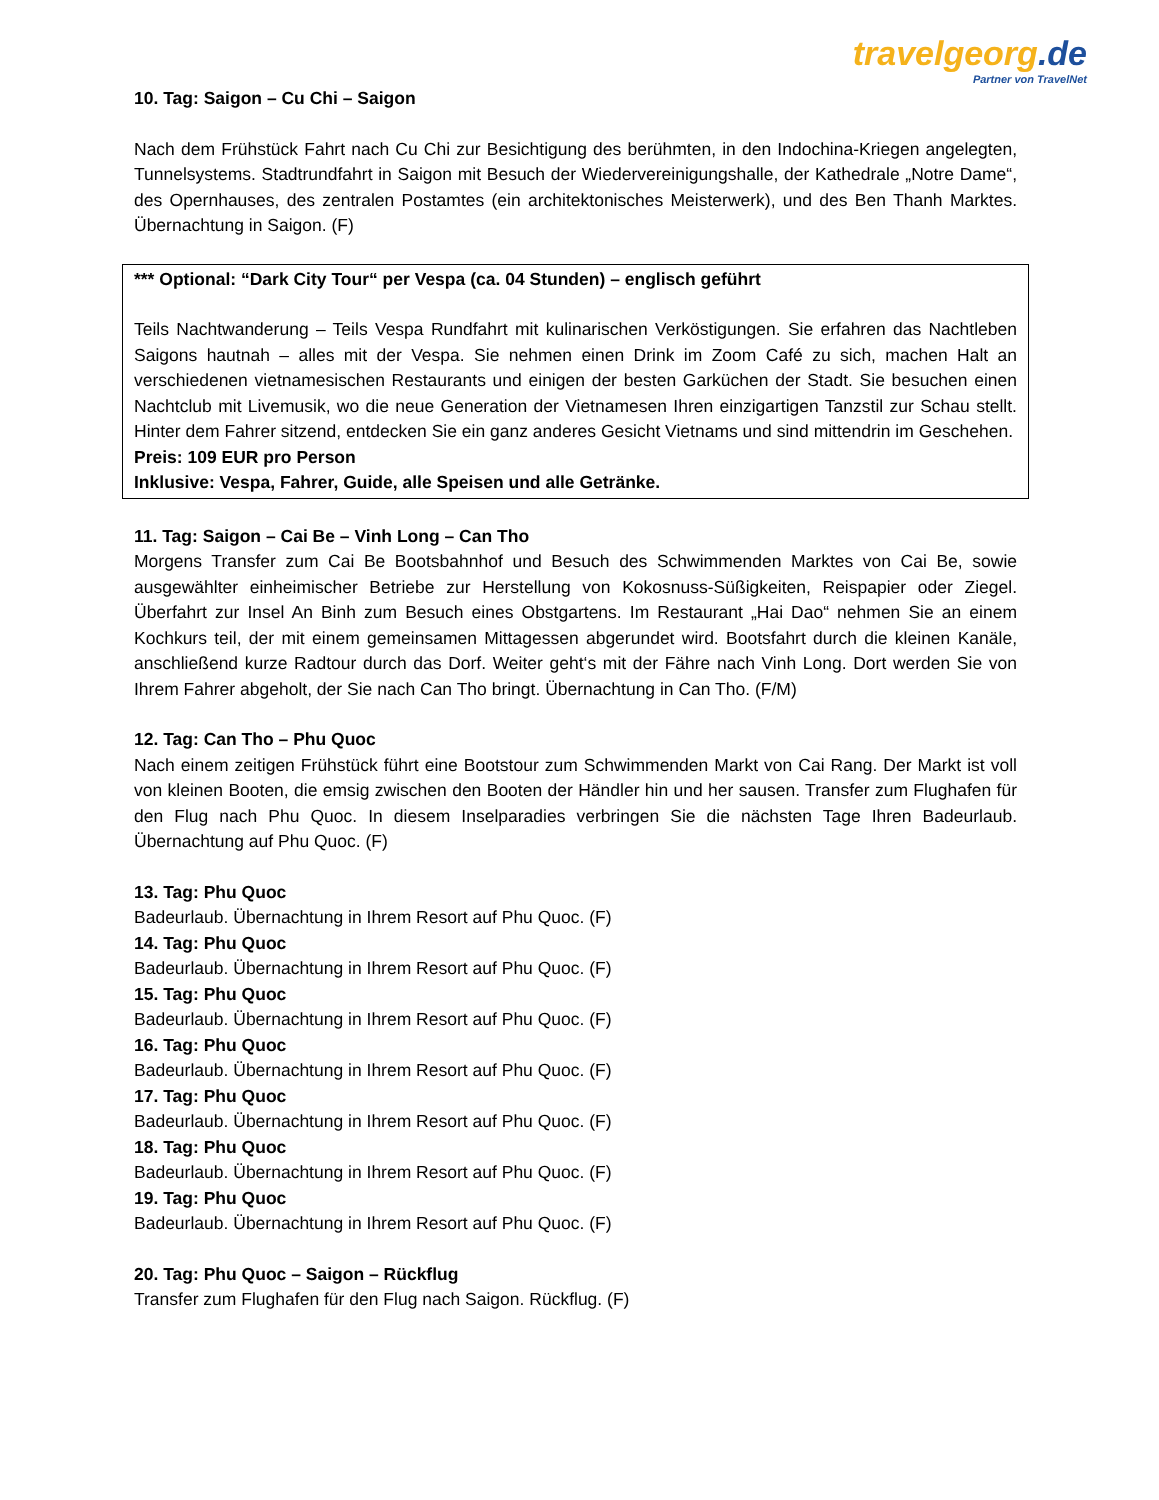travelgeorg.de
Partner von TravelNet
10. Tag: Saigon – Cu Chi – Saigon
Nach dem Frühstück Fahrt nach Cu Chi zur Besichtigung des berühmten, in den Indochina-Kriegen angelegten, Tunnelsystems. Stadtrundfahrt in Saigon mit Besuch der Wiedervereinigungshalle, der Kathedrale „Notre Dame“, des Opernhauses, des zentralen Postamtes (ein architektonisches Meisterwerk), und des Ben Thanh Marktes. Übernachtung in Saigon. (F)
*** Optional: “Dark City Tour“ per Vespa (ca. 04 Stunden) – englisch geführt
Teils Nachtwanderung – Teils Vespa Rundfahrt mit kulinarischen Verköstigungen. Sie erfahren das Nachtleben Saigons hautnah – alles mit der Vespa. Sie nehmen einen Drink im Zoom Café zu sich, machen Halt an verschiedenen vietnamesischen Restaurants und einigen der besten Garküchen der Stadt. Sie besuchen einen Nachtclub mit Livemusik, wo die neue Generation der Vietnamesen Ihren einzigartigen Tanzstil zur Schau stellt. Hinter dem Fahrer sitzend, entdecken Sie ein ganz anderes Gesicht Vietnams und sind mittendrin im Geschehen.
Preis: 109 EUR pro Person
Inklusive: Vespa, Fahrer, Guide, alle Speisen und alle Getränke.
11. Tag: Saigon – Cai Be – Vinh Long – Can Tho
Morgens Transfer zum Cai Be Bootsbahnhof und Besuch des Schwimmenden Marktes von Cai Be, sowie ausgewählter einheimischer Betriebe zur Herstellung von Kokosnuss-Süßigkeiten, Reispapier oder Ziegel. Überfahrt zur Insel An Binh zum Besuch eines Obstgartens. Im Restaurant „Hai Dao“ nehmen Sie an einem Kochkurs teil, der mit einem gemeinsamen Mittagessen abgerundet wird. Bootsfahrt durch die kleinen Kanäle, anschließend kurze Radtour durch das Dorf. Weiter geht‘s mit der Fähre nach Vinh Long. Dort werden Sie von Ihrem Fahrer abgeholt, der Sie nach Can Tho bringt. Übernachtung in Can Tho. (F/M)
12. Tag: Can Tho – Phu Quoc
Nach einem zeitigen Frühstück führt eine Bootstour zum Schwimmenden Markt von Cai Rang. Der Markt ist voll von kleinen Booten, die emsig zwischen den Booten der Händler hin und her sausen. Transfer zum Flughafen für den Flug nach Phu Quoc. In diesem Inselparadies verbringen Sie die nächsten Tage Ihren Badeurlaub. Übernachtung auf Phu Quoc. (F)
13. Tag: Phu Quoc
Badeurlaub. Übernachtung in Ihrem Resort auf Phu Quoc. (F)
14. Tag: Phu Quoc
Badeurlaub. Übernachtung in Ihrem Resort auf Phu Quoc. (F)
15. Tag: Phu Quoc
Badeurlaub. Übernachtung in Ihrem Resort auf Phu Quoc. (F)
16. Tag: Phu Quoc
Badeurlaub. Übernachtung in Ihrem Resort auf Phu Quoc. (F)
17. Tag: Phu Quoc
Badeurlaub. Übernachtung in Ihrem Resort auf Phu Quoc. (F)
18. Tag: Phu Quoc
Badeurlaub. Übernachtung in Ihrem Resort auf Phu Quoc. (F)
19. Tag: Phu Quoc
Badeurlaub. Übernachtung in Ihrem Resort auf Phu Quoc. (F)
20. Tag: Phu Quoc – Saigon – Rückflug
Transfer zum Flughafen für den Flug nach Saigon. Rückflug. (F)